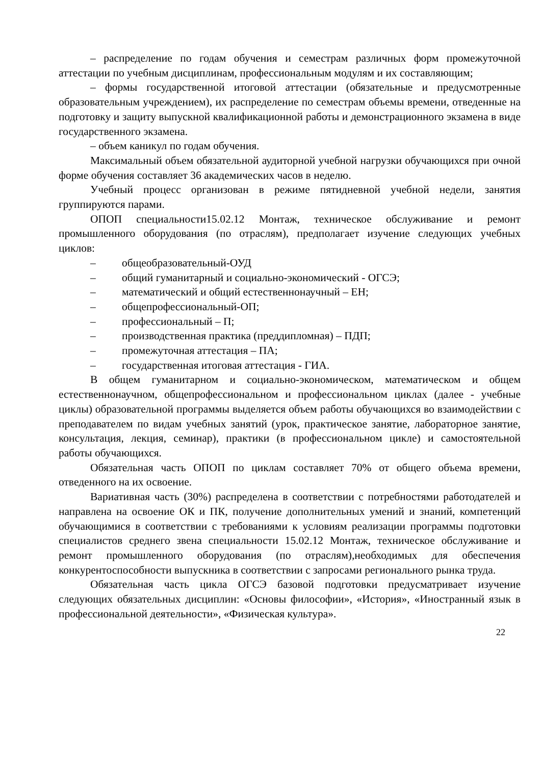– распределение по годам обучения и семестрам различных форм промежуточной аттестации по учебным дисциплинам, профессиональным модулям и их составляющим;
– формы государственной итоговой аттестации (обязательные и предусмотренные образовательным учреждением), их распределение по семестрам объемы времени, отведенные на подготовку и защиту выпускной квалификационной работы и демонстрационного экзамена в виде государственного экзамена.
– объем каникул по годам обучения.
Максимальный объем обязательной аудиторной учебной нагрузки обучающихся при очной форме обучения составляет 36 академических часов в неделю.
Учебный процесс организован в режиме пятидневной учебной недели, занятия группируются парами.
ОПОП специальности15.02.12 Монтаж, техническое обслуживание и ремонт промышленного оборудования (по отраслям), предполагает изучение следующих учебных циклов:
– общеобразовательный-ОУД
– общий гуманитарный и социально-экономический - ОГСЭ;
– математический и общий естественнонаучный – ЕН;
– общепрофессиональный-ОП;
– профессиональный – П;
– производственная практика (преддипломная) – ПДП;
– промежуточная аттестация – ПА;
– государственная итоговая аттестация - ГИА.
В общем гуманитарном и социально-экономическом, математическом и общем естественнонаучном, общепрофессиональном и профессиональном циклах (далее - учебные циклы) образовательной программы выделяется объем работы обучающихся во взаимодействии с преподавателем по видам учебных занятий (урок, практическое занятие, лабораторное занятие, консультация, лекция, семинар), практики (в профессиональном цикле) и самостоятельной работы обучающихся.
Обязательная часть ОПОП по циклам составляет 70% от общего объема времени, отведенного на их освоение.
Вариативная часть (30%) распределена в соответствии с потребностями работодателей и направлена на освоение ОК и ПК, получение дополнительных умений и знаний, компетенций обучающимися в соответствии с требованиями к условиям реализации программы подготовки специалистов среднего звена специальности 15.02.12 Монтаж, техническое обслуживание и ремонт промышленного оборудования (по отраслям),необходимых для обеспечения конкурентоспособности выпускника в соответствии с запросами регионального рынка труда.
Обязательная часть цикла ОГСЭ базовой подготовки предусматривает изучение следующих обязательных дисциплин: «Основы философии», «История», «Иностранный язык в профессиональной деятельности», «Физическая культура».
22